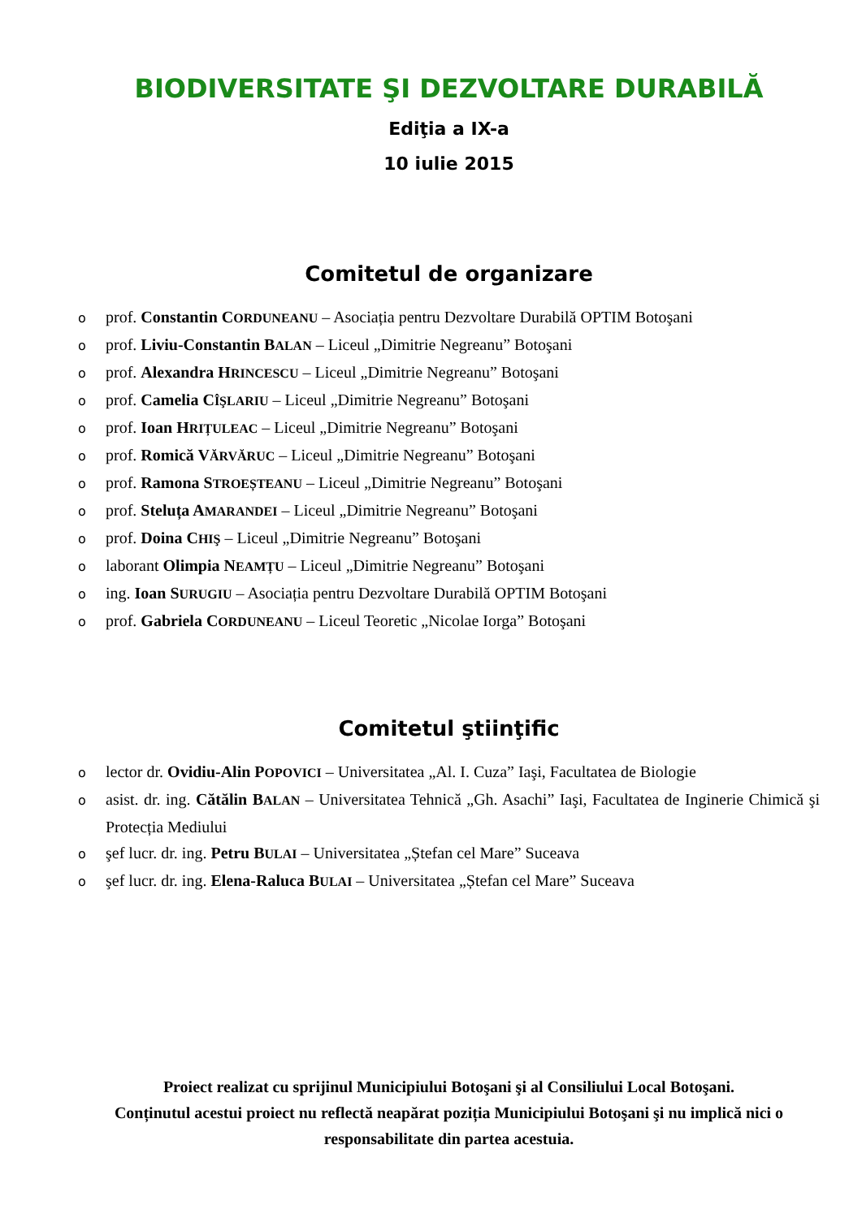BIODIVERSITATE ŞI DEZVOLTARE DURABILĂ
Ediţia a IX-a
10 iulie 2015
Comitetul de organizare
oprof. Constantin CORDUNEANU – Asociația pentru Dezvoltare Durabilă OPTIM Botoşani
oprof. Liviu-Constantin BALAN – Liceul „Dimitrie Negreanu” Botoşani
oprof. Alexandra HRINCESCU – Liceul „Dimitrie Negreanu” Botoşani
oprof. Camelia CÎŞLARIU – Liceul „Dimitrie Negreanu” Botoşani
oprof. Ioan HRIȚULEAC – Liceul „Dimitrie Negreanu” Botoşani
oprof. Romică VĂRVĂRUC – Liceul „Dimitrie Negreanu” Botoşani
oprof. Ramona STROEȘTEANU – Liceul „Dimitrie Negreanu” Botoşani
oprof. Steluța AMARANDEI – Liceul „Dimitrie Negreanu” Botoşani
oprof. Doina CHIŞ – Liceul „Dimitrie Negreanu” Botoşani
olaborant Olimpia NEAMȚU – Liceul „Dimitrie Negreanu” Botoşani
oing. Ioan SURUGIU – Asociația pentru Dezvoltare Durabilă OPTIM Botoşani
oprof. Gabriela CORDUNEANU – Liceul Teoretic „Nicolae Iorga” Botoşani
Comitetul ştiinţific
olector dr. Ovidiu-Alin POPOVICI – Universitatea „Al. I. Cuza” Iaşi, Facultatea de Biologie
oasist. dr. ing. Cătălin BALAN – Universitatea Tehnică „Gh. Asachi” Iaşi, Facultatea de Inginerie Chimică şi Protecția Mediului
oşef lucr. dr. ing. Petru BULAI – Universitatea „Ștefan cel Mare” Suceava
oşef lucr. dr. ing. Elena-Raluca BULAI – Universitatea „Ștefan cel Mare” Suceava
Proiect realizat cu sprijinul Municipiului Botoşani şi al Consiliului Local Botoşani.
Conținutul acestui proiect nu reflectă neapărat poziția Municipiului Botoşani şi nu implică nici o responsabilitate din partea acestuia.